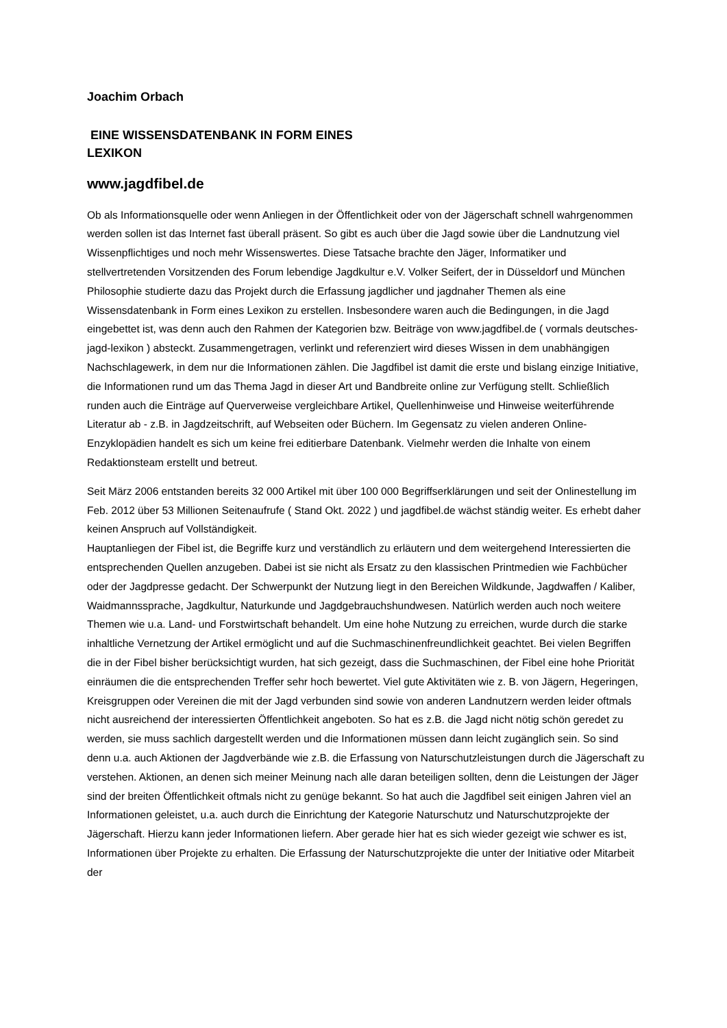Joachim Orbach
EINE WISSENSDATENBANK IN FORM EINES
LEXIKON
www.jagdfibel.de
Ob als Informationsquelle oder wenn Anliegen in der Öffentlichkeit oder von der Jägerschaft schnell wahrgenommen werden sollen ist das Internet fast überall präsent. So gibt es auch über die Jagd sowie über die Landnutzung viel Wissenpflichtiges und noch mehr Wissenswertes. Diese Tatsache brachte den Jäger, Informatiker und stellvertretenden Vorsitzenden des Forum lebendige Jagdkultur e.V. Volker Seifert, der in Düsseldorf und München Philosophie studierte dazu das Projekt durch die Erfassung jagdlicher und jagdnaher Themen als eine Wissensdatenbank in Form eines Lexikon zu erstellen. Insbesondere waren auch die Bedingungen, in die Jagd eingebettet ist, was denn auch den Rahmen der Kategorien bzw. Beiträge von www.jagdfibel.de ( vormals deutsches-jagd-lexikon ) absteckt. Zusammengetragen, verlinkt und referenziert wird dieses Wissen in dem unabhängigen Nachschlagewerk, in dem nur die Informationen zählen. Die Jagdfibel ist damit die erste und bislang einzige Initiative, die Informationen rund um das Thema Jagd in dieser Art und Bandbreite online zur Verfügung stellt. Schließlich runden auch die Einträge auf Querverweise vergleichbare Artikel, Quellenhinweise und Hinweise weiterführende Literatur ab - z.B. in Jagdzeitschrift, auf Webseiten oder Büchern. Im Gegensatz zu vielen anderen Online-Enzyklopädien handelt es sich um keine frei editierbare Datenbank. Vielmehr werden die Inhalte von einem Redaktionsteam erstellt und betreut.
Seit März 2006 entstanden bereits 32 000 Artikel mit über 100 000 Begriffserklärungen und seit der Onlinestellung im Feb. 2012 über 53 Millionen Seitenaufrufe ( Stand Okt. 2022 ) und jagdfibel.de wächst ständig weiter. Es erhebt daher keinen Anspruch auf Vollständigkeit.
Hauptanliegen der Fibel ist, die Begriffe kurz und verständlich zu erläutern und dem weitergehend Interessierten die entsprechenden Quellen anzugeben. Dabei ist sie nicht als Ersatz zu den klassischen Printmedien wie Fachbücher oder der Jagdpresse gedacht. Der Schwerpunkt der Nutzung liegt in den Bereichen Wildkunde, Jagdwaffen / Kaliber, Waidmannssprache, Jagdkultur, Naturkunde und Jagdgebrauchshundwesen. Natürlich werden auch noch weitere Themen wie u.a. Land- und Forstwirtschaft behandelt. Um eine hohe Nutzung zu erreichen, wurde durch die starke inhaltliche Vernetzung der Artikel ermöglicht und auf die Suchmaschinenfreundlichkeit geachtet. Bei vielen Begriffen die in der Fibel bisher berücksichtigt wurden, hat sich gezeigt, dass die Suchmaschinen, der Fibel eine hohe Priorität einräumen die die entsprechenden Treffer sehr hoch bewertet. Viel gute Aktivitäten wie z. B. von Jägern, Hegeringen, Kreisgruppen oder Vereinen die mit der Jagd verbunden sind sowie von anderen Landnutzern werden leider oftmals nicht ausreichend der interessierten Öffentlichkeit angeboten. So hat es z.B. die Jagd nicht nötig schön geredet zu werden, sie muss sachlich dargestellt werden und die Informationen müssen dann leicht zugänglich sein. So sind denn u.a. auch Aktionen der Jagdverbände wie z.B. die Erfassung von Naturschutzleistungen durch die Jägerschaft zu verstehen. Aktionen, an denen sich meiner Meinung nach alle daran beteiligen sollten, denn die Leistungen der Jäger sind der breiten Öffentlichkeit oftmals nicht zu genüge bekannt. So hat auch die Jagdfibel seit einigen Jahren viel an Informationen geleistet, u.a. auch durch die Einrichtung der Kategorie Naturschutz und Naturschutzprojekte der Jägerschaft. Hierzu kann jeder Informationen liefern. Aber gerade hier hat es sich wieder gezeigt wie schwer es ist, Informationen über Projekte zu erhalten. Die Erfassung der Naturschutzprojekte die unter der Initiative oder Mitarbeit der